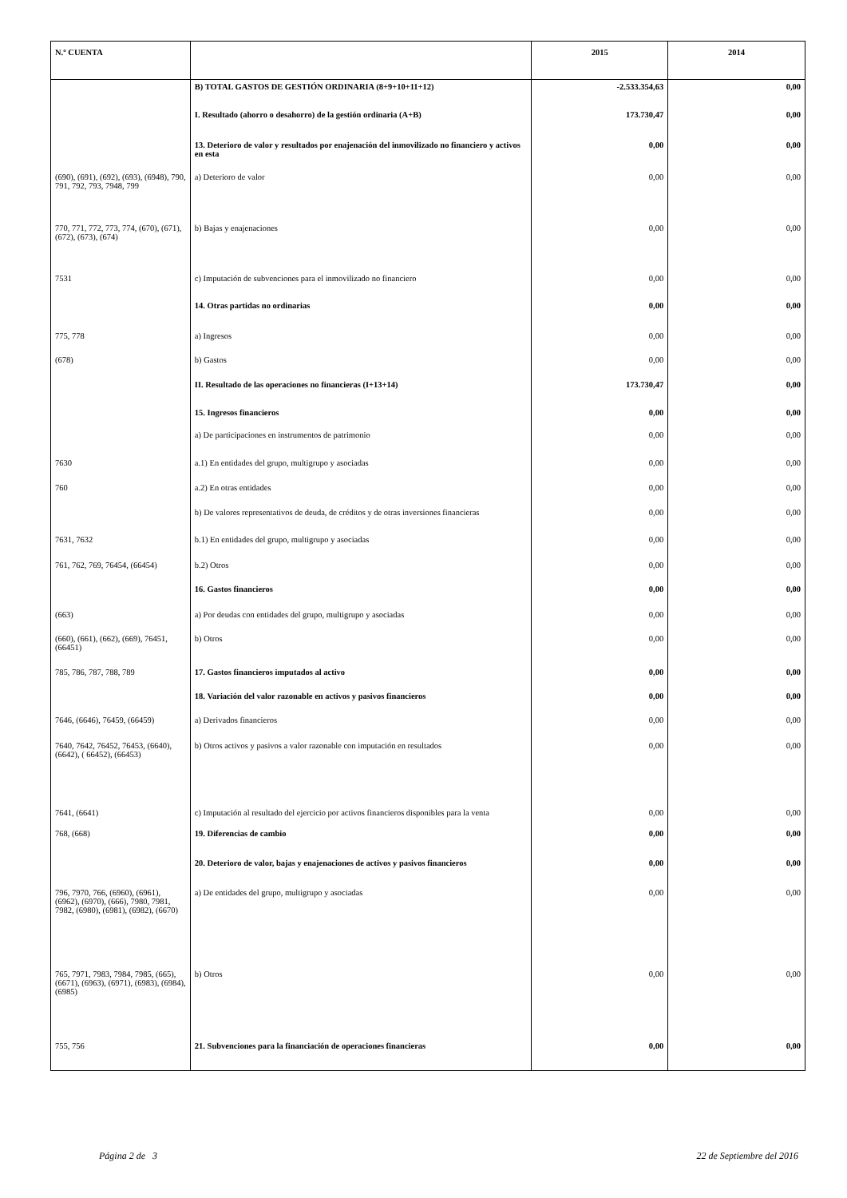| N.º CUENTA | | 2015 | 2014 |
| --- | --- | --- | --- |
| | B) TOTAL GASTOS DE GESTIÓN ORDINARIA (8+9+10+11+12) | -2.533.354,63 | 0,00 |
| | I. Resultado (ahorro o desahorro) de la gestión ordinaria (A+B) | 173.730,47 | 0,00 |
| | 13. Deterioro de valor y resultados por enajenación del inmovilizado no financiero y activos en esta | 0,00 | 0,00 |
| (690), (691), (692), (693), (6948), 790, 791, 792, 793, 7948, 799 | a) Deterioro de valor | 0,00 | 0,00 |
| 770, 771, 772, 773, 774, (670), (671), (672), (673), (674) | b) Bajas y enajenaciones | 0,00 | 0,00 |
| 7531 | c) Imputación de subvenciones para el inmovilizado no financiero | 0,00 | 0,00 |
| | 14. Otras partidas no ordinarias | 0,00 | 0,00 |
| 775, 778 | a) Ingresos | 0,00 | 0,00 |
| (678) | b) Gastos | 0,00 | 0,00 |
| | II. Resultado de las operaciones no financieras (I+13+14) | 173.730,47 | 0,00 |
| | 15. Ingresos financieros | 0,00 | 0,00 |
| | a) De participaciones en instrumentos de patrimonio | 0,00 | 0,00 |
| 7630 | a.1) En entidades del grupo, multigrupo y asociadas | 0,00 | 0,00 |
| 760 | a.2) En otras entidades | 0,00 | 0,00 |
| | b) De valores representativos de deuda, de créditos y de otras inversiones financieras | 0,00 | 0,00 |
| 7631, 7632 | b.1) En entidades del grupo, multigrupo y asociadas | 0,00 | 0,00 |
| 761, 762, 769, 76454, (66454) | b.2) Otros | 0,00 | 0,00 |
| | 16. Gastos financieros | 0,00 | 0,00 |
| (663) | a) Por deudas con entidades del grupo, multigrupo y asociadas | 0,00 | 0,00 |
| (660), (661), (662), (669), 76451, (66451) | b) Otros | 0,00 | 0,00 |
| 785, 786, 787, 788, 789 | 17. Gastos financieros imputados al activo | 0,00 | 0,00 |
| | 18. Variación del valor razonable en activos y pasivos financieros | 0,00 | 0,00 |
| 7646, (6646), 76459, (66459) | a) Derivados financieros | 0,00 | 0,00 |
| 7640, 7642, 76452, 76453, (6640), (6642), ( 66452), (66453) | b) Otros activos y pasivos a valor razonable con imputación en resultados | 0,00 | 0,00 |
| 7641, (6641) | c) Imputación al resultado del ejercicio por activos financieros disponibles para la venta | 0,00 | 0,00 |
| 768, (668) | 19. Diferencias de cambio | 0,00 | 0,00 |
| | 20. Deterioro de valor, bajas y enajenaciones de activos y pasivos financieros | 0,00 | 0,00 |
| 796, 7970, 766, (6960), (6961), (6962), (6970), (666), 7980, 7981, 7982, (6980), (6981), (6982), (6670) | a) De entidades del grupo, multigrupo y asociadas | 0,00 | 0,00 |
| 765, 7971, 7983, 7984, 7985, (665), (6671), (6963), (6971), (6983), (6984), (6985) | b) Otros | 0,00 | 0,00 |
| 755, 756 | 21. Subvenciones para la financiación de operaciones financieras | 0,00 | 0,00 |
Página 2 de 3 22 de Septiembre del 2016